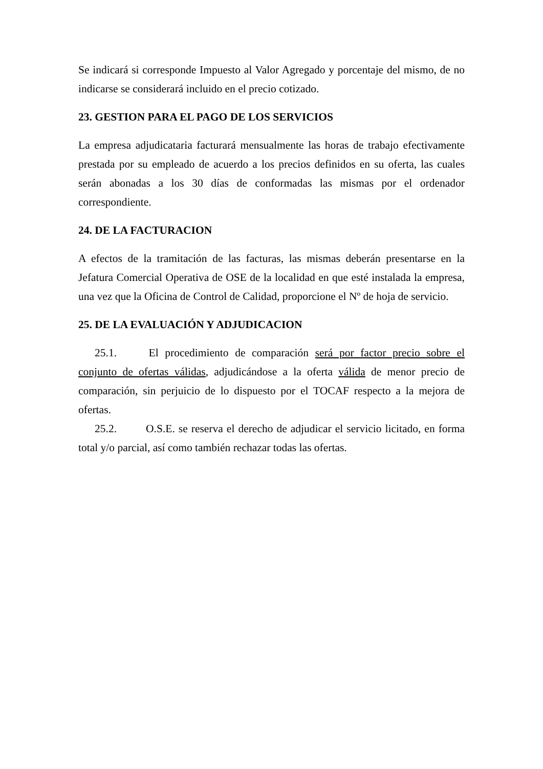Se indicará si corresponde Impuesto al Valor Agregado y porcentaje del mismo, de no indicarse se considerará incluido en el precio cotizado.
23. GESTION PARA EL PAGO DE LOS SERVICIOS
La empresa adjudicataria facturará mensualmente las horas de trabajo efectivamente prestada por su empleado de acuerdo a los precios definidos en su oferta, las cuales serán abonadas a los 30 días de conformadas las mismas por el ordenador correspondiente.
24. DE LA FACTURACION
A efectos de la tramitación de las facturas, las mismas deberán presentarse en la Jefatura Comercial Operativa de OSE de la localidad en que esté instalada la empresa, una vez que la Oficina de Control de Calidad, proporcione el Nº de hoja de servicio.
25. DE LA EVALUACIÓN Y ADJUDICACION
25.1. El procedimiento de comparación será por factor precio sobre el conjunto de ofertas válidas, adjudicándose a la oferta válida de menor precio de comparación, sin perjuicio de lo dispuesto por el TOCAF respecto a la mejora de ofertas.
25.2. O.S.E. se reserva el derecho de adjudicar el servicio licitado, en forma total y/o parcial, así como también rechazar todas las ofertas.